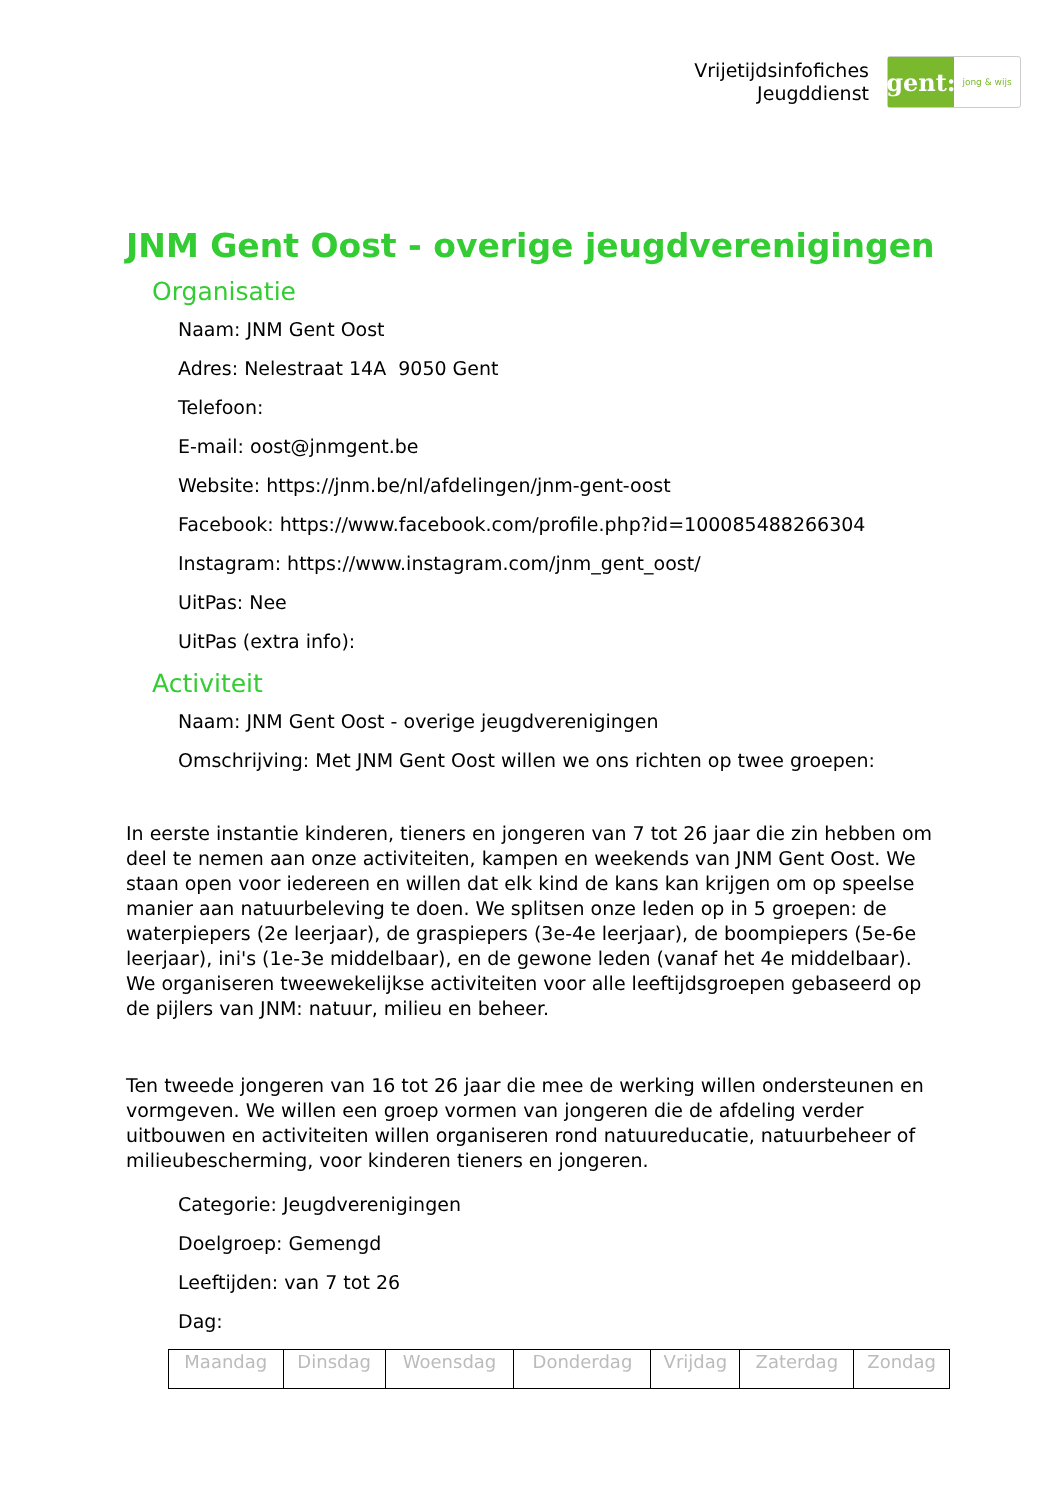Vrijetijdsinfofiches
Jeugddienst
gent:
jong & wijs
JNM Gent Oost - overige jeugdverenigingen
Organisatie
Naam: JNM Gent Oost
Adres: Nelestraat 14A 9050 Gent
Telefoon:
E-mail: oost@jnmgent.be
Website: https://jnm.be/nl/afdelingen/jnm-gent-oost
Facebook: https://www.facebook.com/profile.php?id=100085488266304
Instagram: https://www.instagram.com/jnm_gent_oost/
UitPas: Nee
UitPas (extra info):
Activiteit
Naam: JNM Gent Oost - overige jeugdverenigingen
Omschrijving: Met JNM Gent Oost willen we ons richten op twee groepen:
In eerste instantie kinderen, tieners en jongeren van 7 tot 26 jaar die zin hebben om deel te nemen aan onze activiteiten, kampen en weekends van JNM Gent Oost. We staan open voor iedereen en willen dat elk kind de kans kan krijgen om op speelse manier aan natuurbeleving te doen. We splitsen onze leden op in 5 groepen: de waterpiepers (2e leerjaar), de graspiepers (3e-4e leerjaar), de boompiepers (5e-6e leerjaar), ini's (1e-3e middelbaar), en de gewone leden (vanaf het 4e middelbaar). We organiseren tweewekelijkse activiteiten voor alle leeftijdsgroepen gebaseerd op de pijlers van JNM: natuur, milieu en beheer.
Ten tweede jongeren van 16 tot 26 jaar die mee de werking willen ondersteunen en vormgeven. We willen een groep vormen van jongeren die de afdeling verder uitbouwen en activiteiten willen organiseren rond natuureducatie, natuurbeheer of milieubescherming, voor kinderen tieners en jongeren.
Categorie: Jeugdverenigingen
Doelgroep: Gemengd
Leeftijden: van 7 tot 26
Dag:
| Maandag | Dinsdag | Woensdag | Donderdag | Vrijdag | Zaterdag | Zondag |